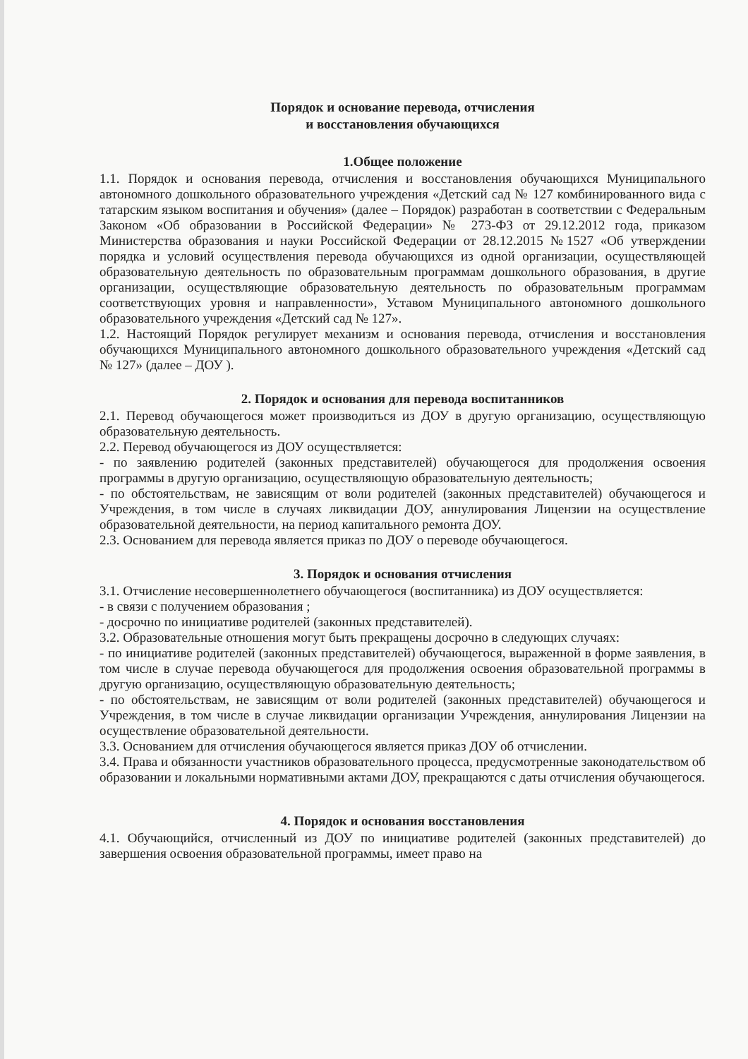Порядок и основание перевода, отчисления
и восстановления обучающихся
1.Общее положение
1.1. Порядок и основания перевода, отчисления и восстановления обучающихся Муниципального автономного дошкольного образовательного учреждения «Детский сад № 127 комбинированного вида с татарским языком воспитания и обучения» (далее – Порядок) разработан в соответствии с Федеральным Законом «Об образовании в Российской Федерации» № 273-ФЗ от 29.12.2012 года, приказом Министерства образования и науки Российской Федерации от 28.12.2015 №1527 «Об утверждении порядка и условий осуществления перевода обучающихся из одной организации, осуществляющей образовательную деятельность по образовательным программам дошкольного образования, в другие организации, осуществляющие образовательную деятельность по образовательным программам соответствующих уровня и направленности», Уставом Муниципального автономного дошкольного образовательного учреждения «Детский сад № 127».
1.2. Настоящий Порядок регулирует механизм и основания перевода, отчисления и восстановления обучающихся Муниципального автономного дошкольного образовательного учреждения «Детский сад № 127» (далее – ДОУ ).
2. Порядок и основания для перевода воспитанников
2.1. Перевод обучающегося может производиться из ДОУ в другую организацию, осуществляющую образовательную деятельность.
2.2. Перевод обучающегося из ДОУ осуществляется:
- по заявлению родителей (законных представителей) обучающегося для продолжения освоения программы в другую организацию, осуществляющую образовательную деятельность;
- по обстоятельствам, не зависящим от воли родителей (законных представителей) обучающегося и Учреждения, в том числе в случаях ликвидации ДОУ, аннулирования Лицензии на осуществление образовательной деятельности, на период капитального ремонта ДОУ.
2.3. Основанием для перевода является приказ по ДОУ о переводе обучающегося.
3. Порядок и основания отчисления
3.1. Отчисление несовершеннолетнего обучающегося (воспитанника) из ДОУ осуществляется:
- в связи с получением образования ;
- досрочно по инициативе родителей (законных представителей).
3.2. Образовательные отношения могут быть прекращены досрочно в следующих случаях:
- по инициативе родителей (законных представителей) обучающегося, выраженной в форме заявления, в том числе в случае перевода обучающегося для продолжения освоения образовательной программы в другую организацию, осуществляющую образовательную деятельность;
- по обстоятельствам, не зависящим от воли родителей (законных представителей) обучающегося и Учреждения, в том числе в случае ликвидации организации Учреждения, аннулирования Лицензии на осуществление образовательной деятельности.
3.3. Основанием для отчисления обучающегося является приказ ДОУ об отчислении.
3.4. Права и обязанности участников образовательного процесса, предусмотренные законодательством об образовании и локальными нормативными актами ДОУ, прекращаются с даты отчисления обучающегося.
4. Порядок и основания восстановления
4.1. Обучающийся, отчисленный из ДОУ по инициативе родителей (законных представителей) до завершения освоения образовательной программы, имеет право на